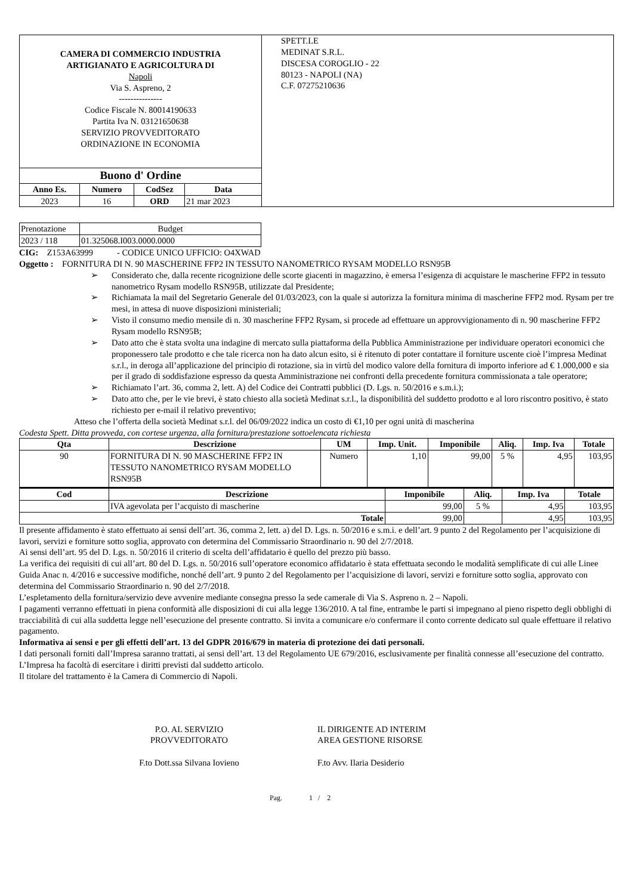| CAMERA DI COMMERCIO INDUSTRIA ARTIGIANATO E AGRICOLTURA DI Napoli Via S. Aspreno, 2 --------------- Codice Fiscale N. 80014190633 Partita Iva N. 03121650638 SERVIZIO PROVVEDITORATO ORDINAZIONE IN ECONOMIA / Buono d' Ordine / / / / / --- / --- / --- / --- / / Anno Es. / Numero / CodSez / Data / / 2023 / 16 / ORD / 21 mar 2023 / | SPETT.LE MEDINAT S.R.L. DISCESA COROGLIO - 22 80123 - NAPOLI (NA) C.F. 07275210636 |
| Prenotazione | Budget |
| 2023 / 118 | 01.325068.I003.0000.0000 |
CIG: Z153A63999 - CODICE UNICO UFFICIO: O4XWAD
Oggetto : FORNITURA DI N. 90 MASCHERINE FFP2 IN TESSUTO NANOMETRICO RYSAM MODELLO RSN95B
➢ Considerato che, dalla recente ricognizione delle scorte giacenti in magazzino, è emersa l’esigenza di acquistare le mascherine FFP2 in tessuto nanometrico Rysam modello RSN95B, utilizzate dal Presidente;
➢ Richiamata la mail del Segretario Generale del 01/03/2023, con la quale si autorizza la fornitura minima di mascherine FFP2 mod. Rysam per tre mesi, in attesa di nuove disposizioni ministeriali;
➢ Visto il consumo medio mensile di n. 30 mascherine FFP2 Rysam, si procede ad effettuare un approvvigionamento di n. 90 mascherine FFP2 Rysam modello RSN95B;
➢ Dato atto che è stata svolta una indagine di mercato sulla piattaforma della Pubblica Amministrazione per individuare operatori economici che proponessero tale prodotto e che tale ricerca non ha dato alcun esito, si è ritenuto di poter contattare il forniture uscente cioè l’impresa Medinat s.r.l., in deroga all’applicazione del principio di rotazione, sia in virtù del modico valore della fornitura di importo inferiore ad € 1.000,000 e sia per il grado di soddisfazione espresso da questa Amministrazione nei confronti della precedente fornitura commissionata a tale operatore;
➢ Richiamato l’art. 36, comma 2, lett. A) del Codice dei Contratti pubblici (D. Lgs. n. 50/2016 e s.m.i.);
➢ Dato atto che, per le vie brevi, è stato chiesto alla società Medinat s.r.l., la disponibilità del suddetto prodotto e al loro riscontro positivo, è stato richiesto per e-mail il relativo preventivo;
Atteso che l’offerta della società Medinat s.r.l. del 06/09/2022 indica un costo di €1,10 per ogni unità di mascherina
Codesta Spett. Ditta provveda, con cortese urgenza, alla fornitura/prestazione sottoelencata richiesta
| Qta | Descrizione | UM | Imp. Unit. | Imponibile | Aliq. | Imp. Iva | Totale |
| --- | --- | --- | --- | --- | --- | --- | --- |
| 90 | FORNITURA DI N. 90 MASCHERINE FFP2 IN TESSUTO NANOMETRICO RYSAM MODELLO RSN95B | Numero | 1,10 | 99,00 | 5 % | 4,95 | 103,95 |
| Cod | Descrizione | Imponibile | Aliq. | Imp. Iva | Totale |
| --- | --- | --- | --- | --- | --- |
| | IVA agevolata per l’acquisto di mascherine | 99,00 | 5 % | 4,95 | 103,95 |
| Totale | | 99,00 | | 4,95 | 103,95 |
Il presente affidamento è stato effettuato ai sensi dell’art. 36, comma 2, lett. a) del D. Lgs. n. 50/2016 e s.m.i. e dell’art. 9 punto 2 del Regolamento per l’acquisizione di lavori, servizi e forniture sotto soglia, approvato con determina del Commissario Straordinario n. 90 del 2/7/2018.
Ai sensi dell’art. 95 del D. Lgs. n. 50/2016 il criterio di scelta dell’affidatario è quello del prezzo più basso.
La verifica dei requisiti di cui all’art. 80 del D. Lgs. n. 50/2016 sull’operatore economico affidatario è stata effettuata secondo le modalità semplificate di cui alle Linee Guida Anac n. 4/2016 e successive modifiche, nonché dell’art. 9 punto 2 del Regolamento per l’acquisizione di lavori, servizi e forniture sotto soglia, approvato con determina del Commissario Straordinario n. 90 del 2/7/2018.
L’espletamento della fornitura/servizio deve avvenire mediante consegna presso la sede camerale di Via S. Aspreno n. 2 – Napoli.
I pagamenti verranno effettuati in piena conformità alle disposizioni di cui alla legge 136/2010. A tal fine, entrambe le parti si impegnano al pieno rispetto degli obblighi di tracciabilità di cui alla suddetta legge nell’esecuzione del presente contratto. Si invita a comunicare e/o confermare il conto corrente dedicato sul quale effettuare il relativo pagamento.
Informativa ai sensi e per gli effetti dell’art. 13 del GDPR 2016/679 in materia di protezione dei dati personali.
I dati personali forniti dall’Impresa saranno trattati, ai sensi dell’art. 13 del Regolamento UE 679/2016, esclusivamente per finalità connesse all’esecuzione del contratto. L’Impresa ha facoltà di esercitare i diritti previsti dal suddetto articolo.
Il titolare del trattamento è la Camera di Commercio di Napoli.
P.O. AL SERVIZIO
PROVVEDITORATO
F.to Dott.ssa Silvana Iovieno
IL DIRIGENTE AD INTERIM
AREA GESTIONE RISORSE
F.to Avv. Ilaria Desiderio
Pag. 1 / 2